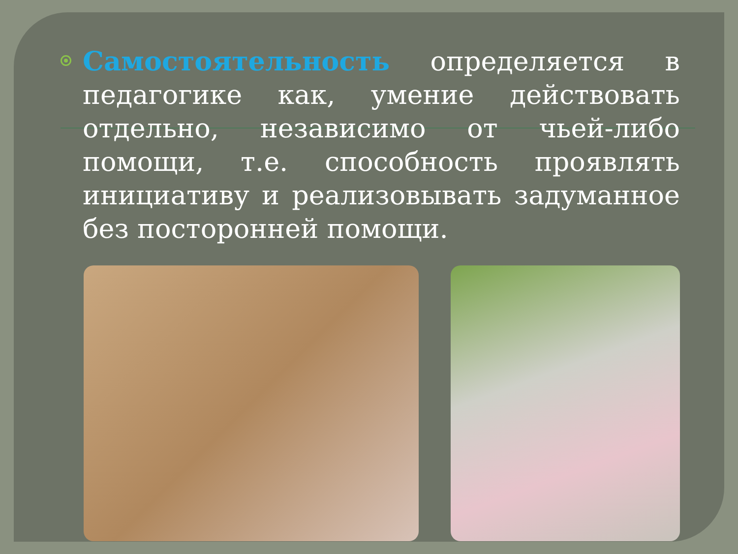Самостоятельность определяется в педагогике как, умение действовать отдельно, независимо от чьей-либо помощи, т.е. способность проявлять инициативу и реализовывать задуманное без посторонней помощи.